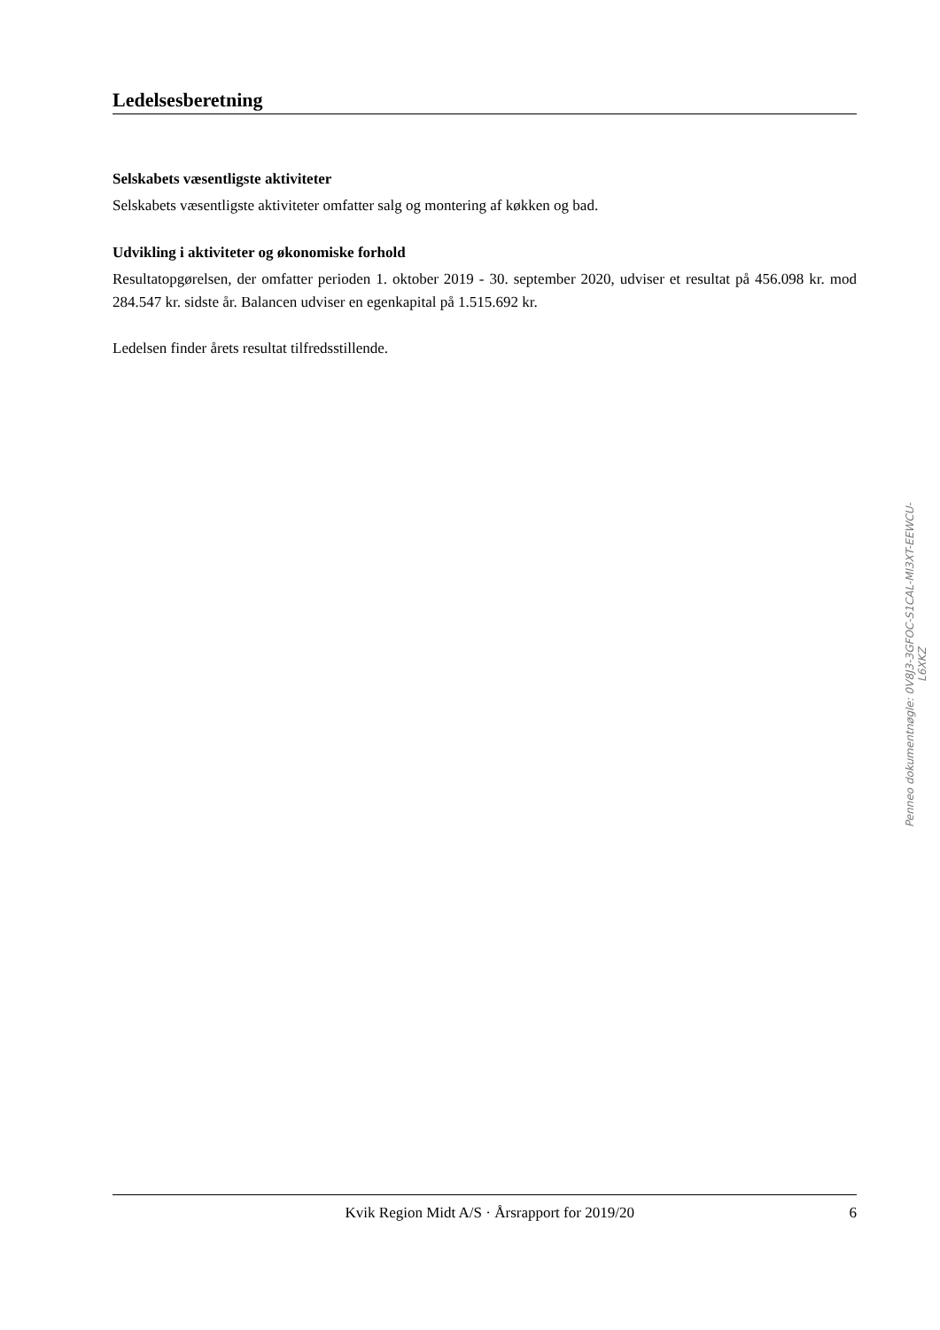Ledelsesberetning
Selskabets væsentligste aktiviteter
Selskabets væsentligste aktiviteter omfatter salg og montering af køkken og bad.
Udvikling i aktiviteter og økonomiske forhold
Resultatopgørelsen, der omfatter perioden 1. oktober 2019 - 30. september 2020, udviser et resultat på 456.098 kr. mod 284.547 kr. sidste år. Balancen udviser en egenkapital på 1.515.692 kr.
Ledelsen finder årets resultat tilfredsstillende.
Penneo dokumentnøgle: 0V8J3-3GFOC-S1CAL-MI3XT-EEWCU-L6XKZ
Kvik Region Midt A/S · Årsrapport for 2019/20 6